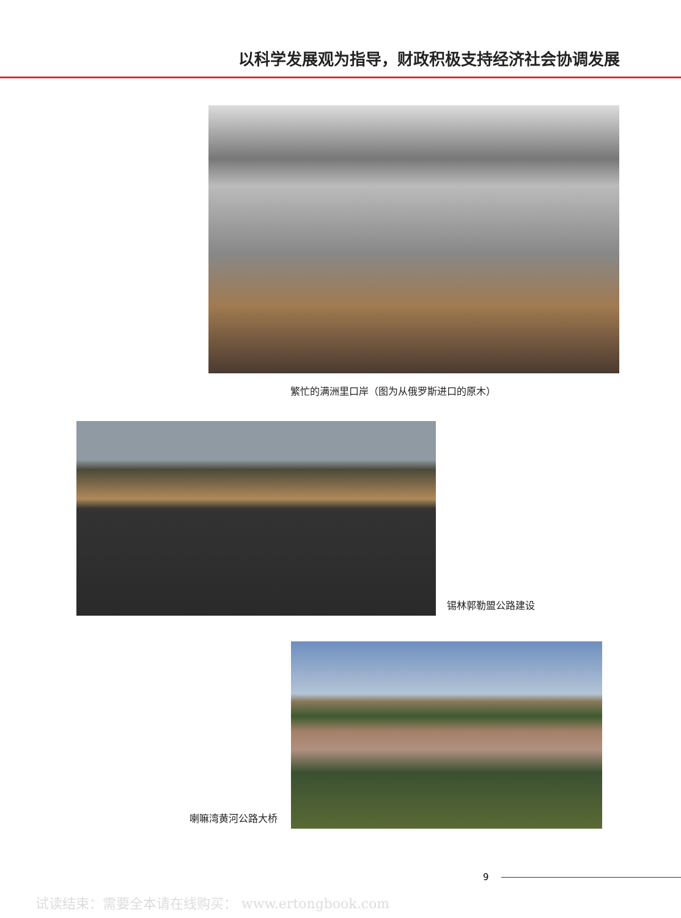以科学发展观为指导，财政积极支持经济社会协调发展
繁忙的满洲里口岸（图为从俄罗斯进口的原木）
锡林郭勒盟公路建设
喇嘛湾黄河公路大桥
9
试读结束：需要全本请在线购买： www.ertongbook.com